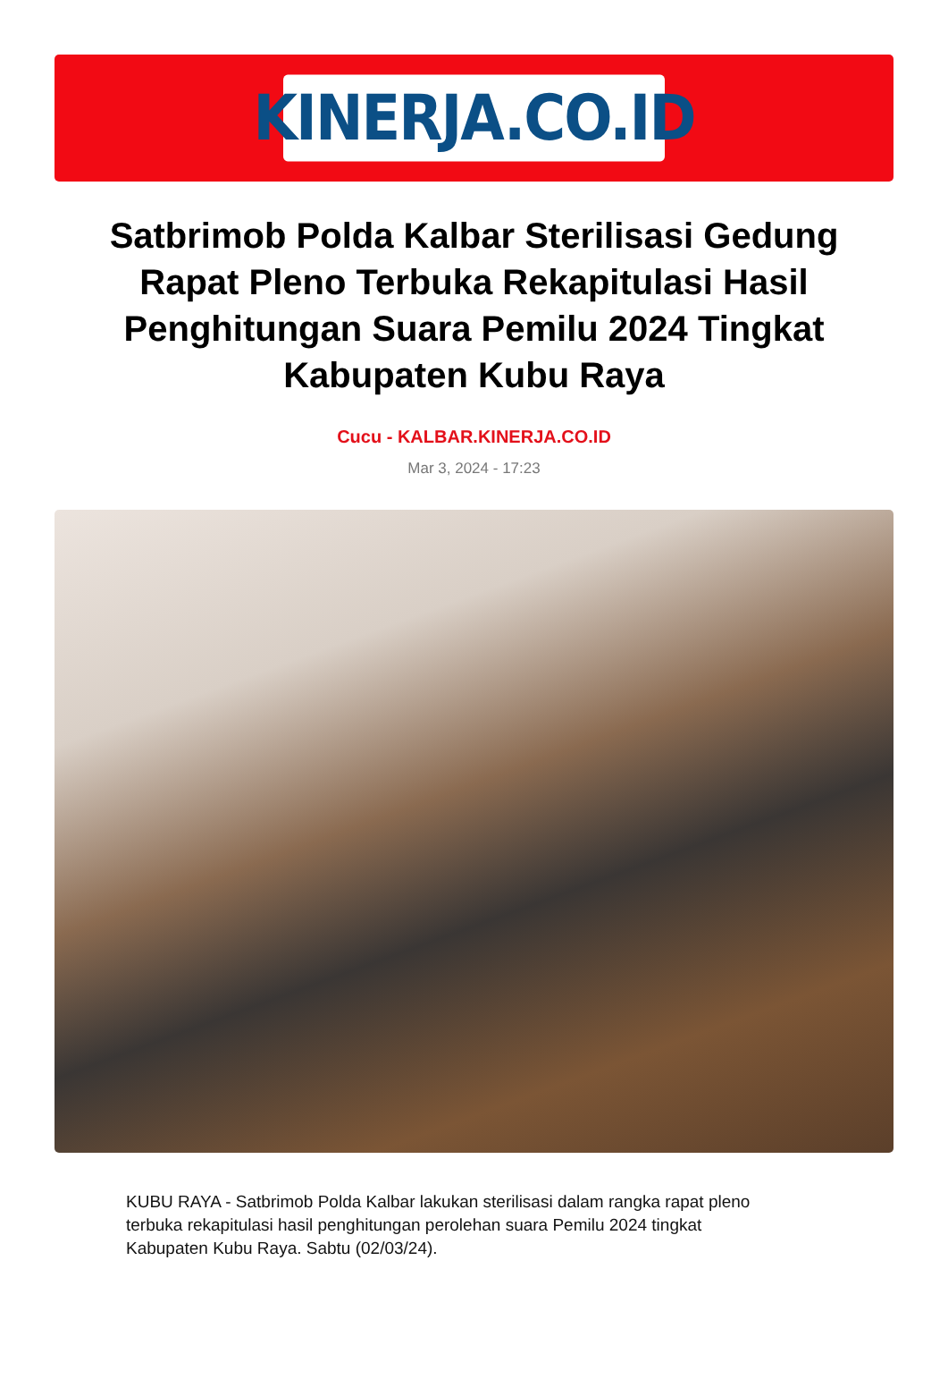KINERJA.CO.ID
Satbrimob Polda Kalbar Sterilisasi Gedung Rapat Pleno Terbuka Rekapitulasi Hasil Penghitungan Suara Pemilu 2024 Tingkat Kabupaten Kubu Raya
Cucu - KALBAR.KINERJA.CO.ID
Mar 3, 2024 - 17:23
KUBU RAYA - Satbrimob Polda Kalbar lakukan sterilisasi dalam rangka rapat pleno terbuka rekapitulasi hasil penghitungan perolehan suara Pemilu 2024 tingkat Kabupaten Kubu Raya. Sabtu (02/03/24).